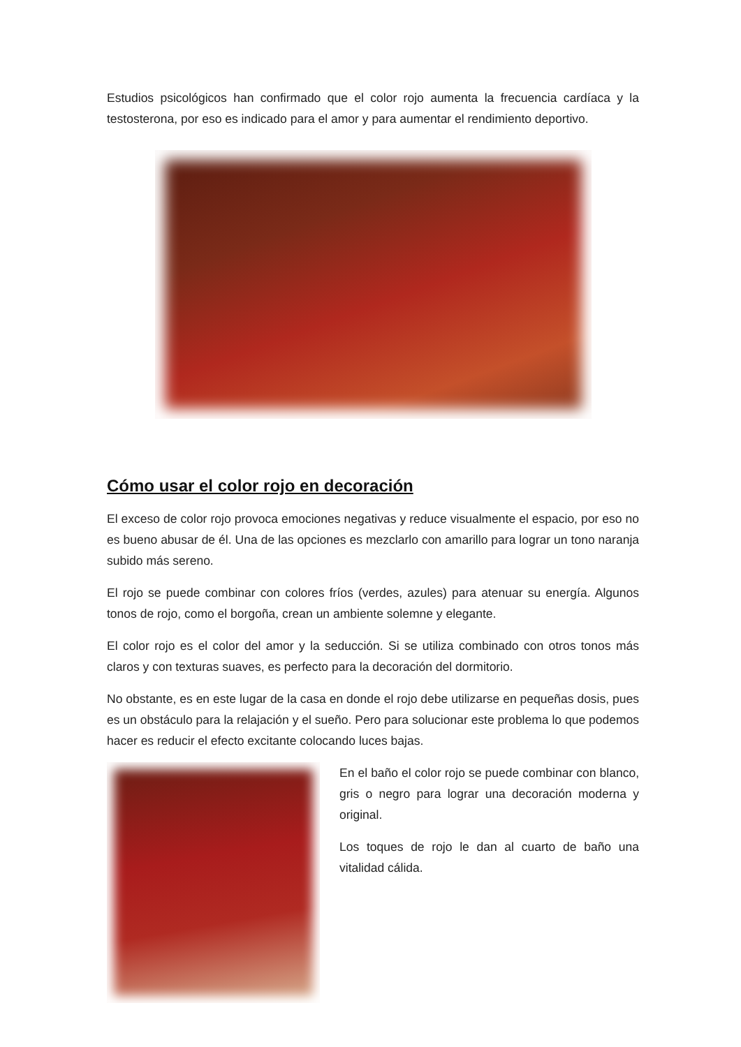Estudios psicológicos han confirmado que el color rojo aumenta la frecuencia cardíaca y la testosterona, por eso es indicado para el amor y para aumentar el rendimiento deportivo.
Cómo usar el color rojo en decoración
El exceso de color rojo provoca emociones negativas y reduce visualmente el espacio, por eso no es bueno abusar de él. Una de las opciones es mezclarlo con amarillo para lograr un tono naranja subido más sereno.
El rojo se puede combinar con colores fríos (verdes, azules) para atenuar su energía. Algunos tonos de rojo, como el borgoña, crean un ambiente solemne y elegante.
El color rojo es el color del amor y la seducción. Si se utiliza combinado con otros tonos más claros y con texturas suaves, es perfecto para la decoración del dormitorio.
No obstante, es en este lugar de la casa en donde el rojo debe utilizarse en pequeñas dosis, pues es un obstáculo para la relajación y el sueño. Pero para solucionar este problema lo que podemos hacer es reducir el efecto excitante colocando luces bajas.
En el baño el color rojo se puede combinar con blanco, gris o negro para lograr una decoración moderna y original.
Los toques de rojo le dan al cuarto de baño una vitalidad cálida.